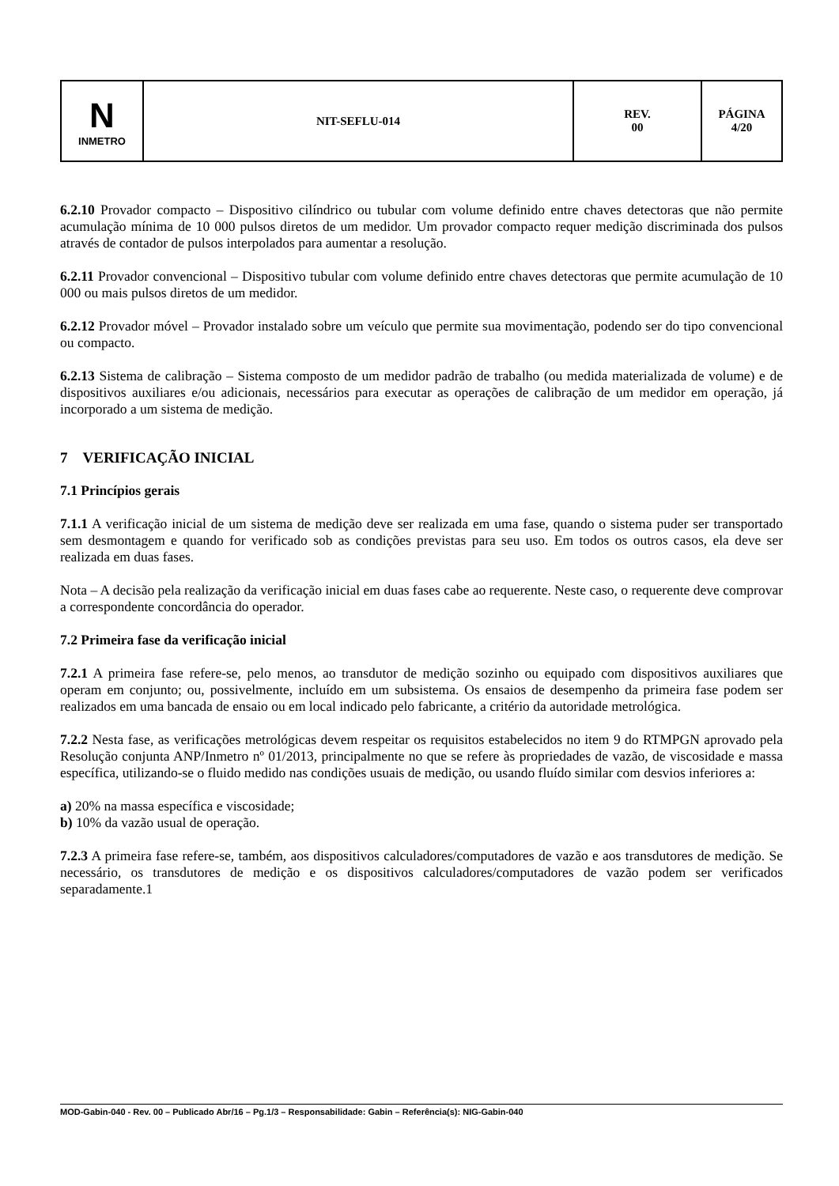| N INMETRO | NIT-SEFLU-014 | REV. 00 | PÁGINA 4/20 |
6.2.10 Provador compacto – Dispositivo cilíndrico ou tubular com volume definido entre chaves detectoras que não permite acumulação mínima de 10 000 pulsos diretos de um medidor. Um provador compacto requer medição discriminada dos pulsos através de contador de pulsos interpolados para aumentar a resolução.
6.2.11 Provador convencional – Dispositivo tubular com volume definido entre chaves detectoras que permite acumulação de 10 000 ou mais pulsos diretos de um medidor.
6.2.12 Provador móvel – Provador instalado sobre um veículo que permite sua movimentação, podendo ser do tipo convencional ou compacto.
6.2.13 Sistema de calibração – Sistema composto de um medidor padrão de trabalho (ou medida materializada de volume) e de dispositivos auxiliares e/ou adicionais, necessários para executar as operações de calibração de um medidor em operação, já incorporado a um sistema de medição.
7 VERIFICAÇÃO INICIAL
7.1 Princípios gerais
7.1.1 A verificação inicial de um sistema de medição deve ser realizada em uma fase, quando o sistema puder ser transportado sem desmontagem e quando for verificado sob as condições previstas para seu uso. Em todos os outros casos, ela deve ser realizada em duas fases.
Nota – A decisão pela realização da verificação inicial em duas fases cabe ao requerente. Neste caso, o requerente deve comprovar a correspondente concordância do operador.
7.2 Primeira fase da verificação inicial
7.2.1 A primeira fase refere-se, pelo menos, ao transdutor de medição sozinho ou equipado com dispositivos auxiliares que operam em conjunto; ou, possivelmente, incluído em um subsistema. Os ensaios de desempenho da primeira fase podem ser realizados em uma bancada de ensaio ou em local indicado pelo fabricante, a critério da autoridade metrológica.
7.2.2 Nesta fase, as verificações metrológicas devem respeitar os requisitos estabelecidos no item 9 do RTMPGN aprovado pela Resolução conjunta ANP/Inmetro nº 01/2013, principalmente no que se refere às propriedades de vazão, de viscosidade e massa específica, utilizando-se o fluido medido nas condições usuais de medição, ou usando fluído similar com desvios inferiores a:
a) 20% na massa específica e viscosidade;
b) 10% da vazão usual de operação.
7.2.3 A primeira fase refere-se, também, aos dispositivos calculadores/computadores de vazão e aos transdutores de medição. Se necessário, os transdutores de medição e os dispositivos calculadores/computadores de vazão podem ser verificados separadamente.1
MOD-Gabin-040 - Rev. 00 – Publicado Abr/16 – Pg.1/3 – Responsabilidade: Gabin – Referência(s): NIG-Gabin-040